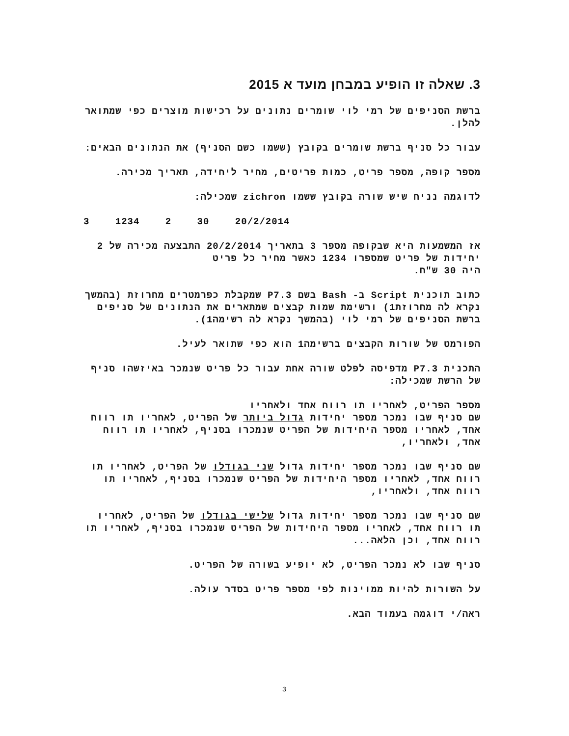3. שאלה זו הופיע במבחן מועד א 2015
ברשת הסניפים של רמי לוי שומרים נתונים על רכישות מוצרים כפי שמתואר להלן.
עבור כל סניף ברשת שומרים בקובץ (ששמו כשם הסניף) את הנתונים הבאים:
מספר קופה, מספר פריט, כמות פריטים, מחיר ליחידה, תאריך מכירה.
לדוגמה נניח שיש שורה בקובץ ששמו zichron שמכילה:
3 1234 2 30 20/2/2014
אז המשמעות היא שבקופה מספר 3 בתאריך 20/2/2014 התבצעה מכירה של 2 יחידות של פריט שמספרו 1234 כאשר מחיר כל פריט
היה 30 ש"ח.
כתוב תוכנית Script ב- Bash בשם P7.3 שמקבלת כפרמטרים מחרוזת (בהמשך נקרא לה מחרוזת1) ורשימת שמות קבצים שמתארים את הנתונים של סניפים ברשת הסניפים של רמי לוי (בהמשך נקרא לה רשימה1).
הפורמט של שורות הקבצים ברשימה1 הוא כפי שתואר לעיל.
התכנית P7.3 מדפיסה לפלט שורה אחת עבור כל פריט שנמכר באיזשהו סניף של הרשת שמכילה:
מספר הפריט, לאחריו תו רווח אחד ולאחריו
שם סניף שבו נמכר מספר יחידות גדול ביותר של הפריט, לאחריו תו רווח אחד, לאחריו מספר היחידות של הפריט שנמכרו בסניף, לאחריו תו רווח אחד, ולאחריו,
שם סניף שבו נמכר מספר יחידות גדול שני בגודלו של הפריט, לאחריו תו רווח אחד, לאחריו מספר היחידות של הפריט שנמכרו בסניף, לאחריו תו רווח אחד, ולאחריו,
שם סניף שבו נמכר מספר יחידות גדול שלישי בגודלו של הפריט, לאחריו תו רווח אחד, לאחריו מספר היחידות של הפריט שנמכרו בסניף, לאחריו תו רווח אחד, וכן הלאה...
סניף שבו לא נמכר הפריט, לא יופיע בשורה של הפריט.
על השורות להיות ממוינות לפי מספר פריט בסדר עולה.
ראה/י דוגמה בעמוד הבא.
3